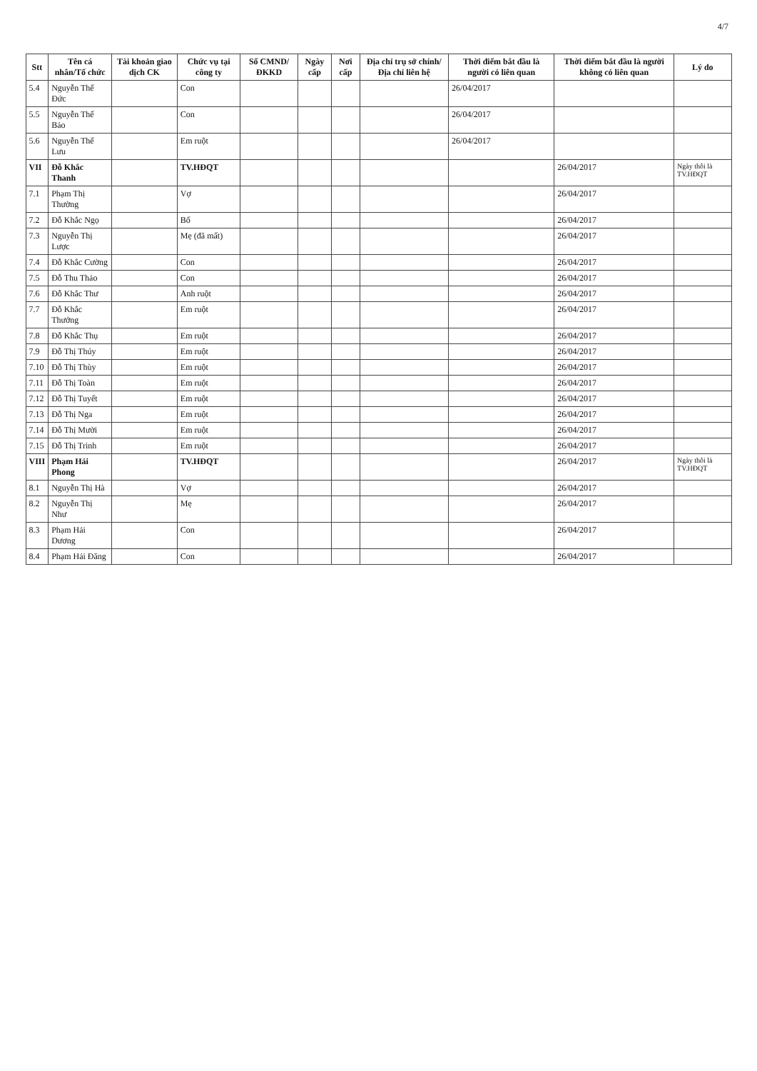4/7
| Stt | Tên cá nhân/Tổ chức | Tài khoản giao dịch CK | Chức vụ tại công ty | Số CMND/ ĐKKD | Ngày cấp | Nơi cấp | Địa chỉ trụ sở chính/ Địa chỉ liên hệ | Thời điểm bắt đầu là người có liên quan | Thời điểm bắt đầu là người không có liên quan | Lý do |
| --- | --- | --- | --- | --- | --- | --- | --- | --- | --- | --- |
| 5.4 | Nguyễn Thế Đức | | Con | | | | | 26/04/2017 | | |
| 5.5 | Nguyễn Thế Bảo | | Con | | | | | 26/04/2017 | | |
| 5.6 | Nguyễn Thế Lưu | | Em ruột | | | | | 26/04/2017 | | |
| VII | Đỗ Khắc Thanh | | TV.HĐQT | | | | | | 26/04/2017 | Ngày thôi là TV.HĐQT |
| 7.1 | Phạm Thị Thường | | Vợ | | | | | | 26/04/2017 | |
| 7.2 | Đỗ Khắc Ngọ | | Bố | | | | | | 26/04/2017 | |
| 7.3 | Nguyễn Thị Lược | | Mẹ (đã mất) | | | | | | 26/04/2017 | |
| 7.4 | Đỗ Khắc Cường | | Con | | | | | | 26/04/2017 | |
| 7.5 | Đỗ Thu Thảo | | Con | | | | | | 26/04/2017 | |
| 7.6 | Đỗ Khắc Thư | | Anh ruột | | | | | | 26/04/2017 | |
| 7.7 | Đỗ Khắc Thưởng | | Em ruột | | | | | | 26/04/2017 | |
| 7.8 | Đỗ Khắc Thụ | | Em ruột | | | | | | 26/04/2017 | |
| 7.9 | Đỗ Thị Thúy | | Em ruột | | | | | | 26/04/2017 | |
| 7.10 | Đỗ Thị Thùy | | Em ruột | | | | | | 26/04/2017 | |
| 7.11 | Đỗ Thị Toàn | | Em ruột | | | | | | 26/04/2017 | |
| 7.12 | Đỗ Thị Tuyết | | Em ruột | | | | | | 26/04/2017 | |
| 7.13 | Đỗ Thị Nga | | Em ruột | | | | | | 26/04/2017 | |
| 7.14 | Đỗ Thị Mười | | Em ruột | | | | | | 26/04/2017 | |
| 7.15 | Đỗ Thị Trinh | | Em ruột | | | | | | 26/04/2017 | |
| VIII | Phạm Hải Phong | | TV.HĐQT | | | | | | 26/04/2017 | Ngày thôi là TV.HĐQT |
| 8.1 | Nguyễn Thị Hà | | Vợ | | | | | | 26/04/2017 | |
| 8.2 | Nguyễn Thị Như | | Mẹ | | | | | | 26/04/2017 | |
| 8.3 | Phạm Hải Dương | | Con | | | | | | 26/04/2017 | |
| 8.4 | Phạm Hải Đăng | | Con | | | | | | 26/04/2017 | |